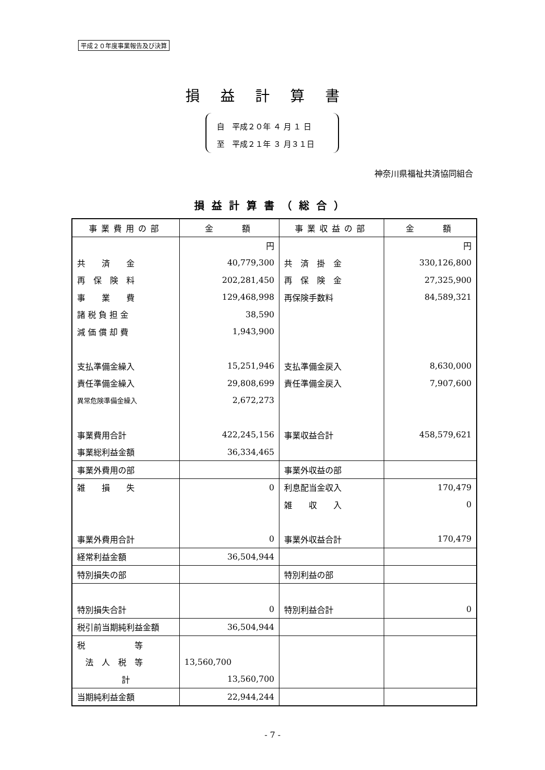平成２０年度事業報告及び決算
損益計算書
自　平成２０年 ４ 月 １ 日
至　平成２１年 ３ 月３１日
神奈川県福祉共済協同組合
損益計算書（総合）
| 事業費用の部 | 金 額 | 事業収益の部 | 金 額 |
| --- | --- | --- | --- |
| | 円 | | 円 |
| 共 済 金 | 40,779,300 | 共 済 掛 金 | 330,126,800 |
| 再 保 険 料 | 202,281,450 | 再 保 険 金 | 27,325,900 |
| 事 業 費 | 129,468,998 | 再保険手数料 | 84,589,321 |
| 諸 税 負 担 金 | 38,590 | | |
| 減 価 償 却 費 | 1,943,900 | | |
| 支払準備金繰入 | 15,251,946 | 支払準備金戻入 | 8,630,000 |
| 責任準備金繰入 | 29,808,699 | 責任準備金戻入 | 7,907,600 |
| 異常危険準備金繰入 | 2,672,273 | | |
| 事業費用合計 | 422,245,156 | 事業収益合計 | 458,579,621 |
| 事業総利益金額 | 36,334,465 | | |
| 事業外費用の部 | | 事業外収益の部 | |
| 雑 損 失 | 0 | 利息配当金収入 | 170,479 |
| | | 雑 収 入 | 0 |
| 事業外費用合計 | 0 | 事業外収益合計 | 170,479 |
| 経常利益金額 | 36,504,944 | | |
| 特別損失の部 | | 特別利益の部 | |
| 特別損失合計 | 0 | 特別利益合計 | 0 |
| 税引前当期純利益金額 | 36,504,944 | | |
| 税 等 | | | |
| 法 人 税 等 | 13,560,700 | | |
| 計 | 13,560,700 | | |
| 当期純利益金額 | 22,944,244 | | |
- 7 -